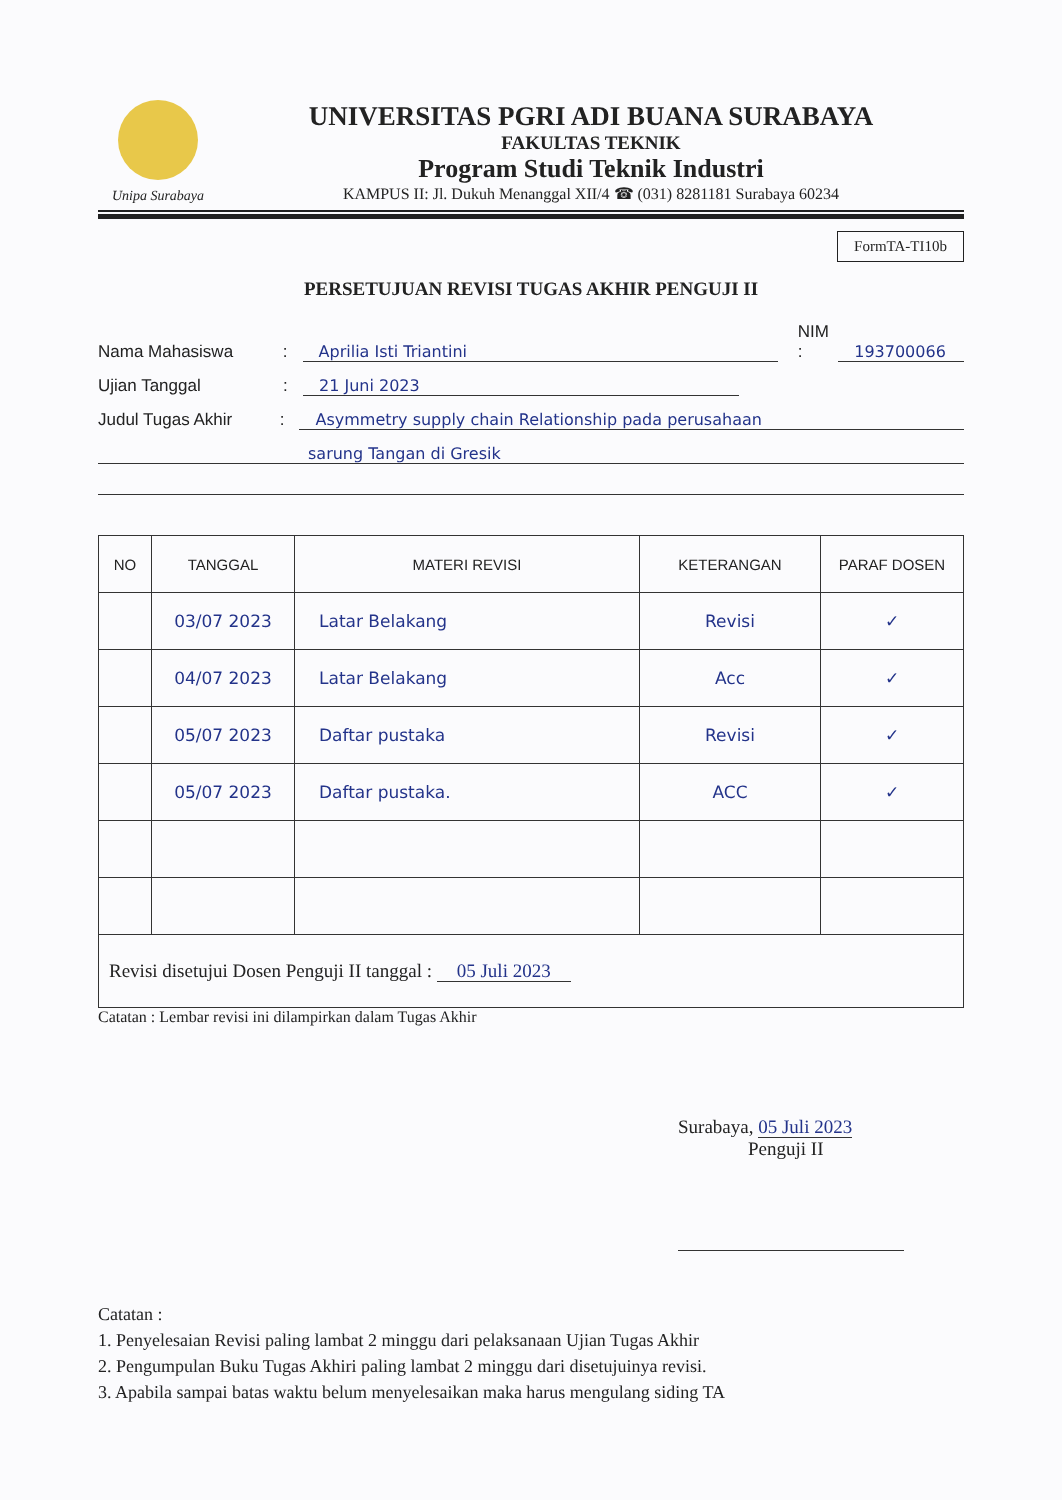Unipa Surabaya
UNIVERSITAS PGRI ADI BUANA SURABAYA
FAKULTAS TEKNIK
Program Studi Teknik Industri
KAMPUS II: Jl. Dukuh Menanggal XII/4 ☎ (031) 8281181 Surabaya 60234
FormTA-TI10b
PERSETUJUAN REVISI TUGAS AKHIR PENGUJI II
Nama Mahasiswa: Aprilia Isti Triantini NIM : 193700066
Ujian Tanggal: 21 Juni 2023
Judul Tugas Akhir: Asymmetry supply chain Relationship pada perusahaan
sarung Tangan di Gresik
| NO | TANGGAL | MATERI REVISI | KETERANGAN | PARAF DOSEN |
| --- | --- | --- | --- | --- |
| | 03/07 2023 | Latar Belakang | Revisi | ✓ |
| | 04/07 2023 | Latar Belakang | Acc | ✓ |
| | 05/07 2023 | Daftar pustaka | Revisi | ✓ |
| | 05/07 2023 | Daftar pustaka. | ACC | ✓ |
| Revisi disetujui Dosen Penguji II tanggal : 05 Juli 2023 | | | | |
Catatan : Lembar revisi ini dilampirkan dalam Tugas Akhir
Surabaya, 05 Juli 2023
Penguji II
Catatan :
1. Penyelesaian Revisi paling lambat 2 minggu dari pelaksanaan Ujian Tugas Akhir
2. Pengumpulan Buku Tugas Akhiri paling lambat 2 minggu dari disetujuinya revisi.
3. Apabila sampai batas waktu belum menyelesaikan maka harus mengulang siding TA